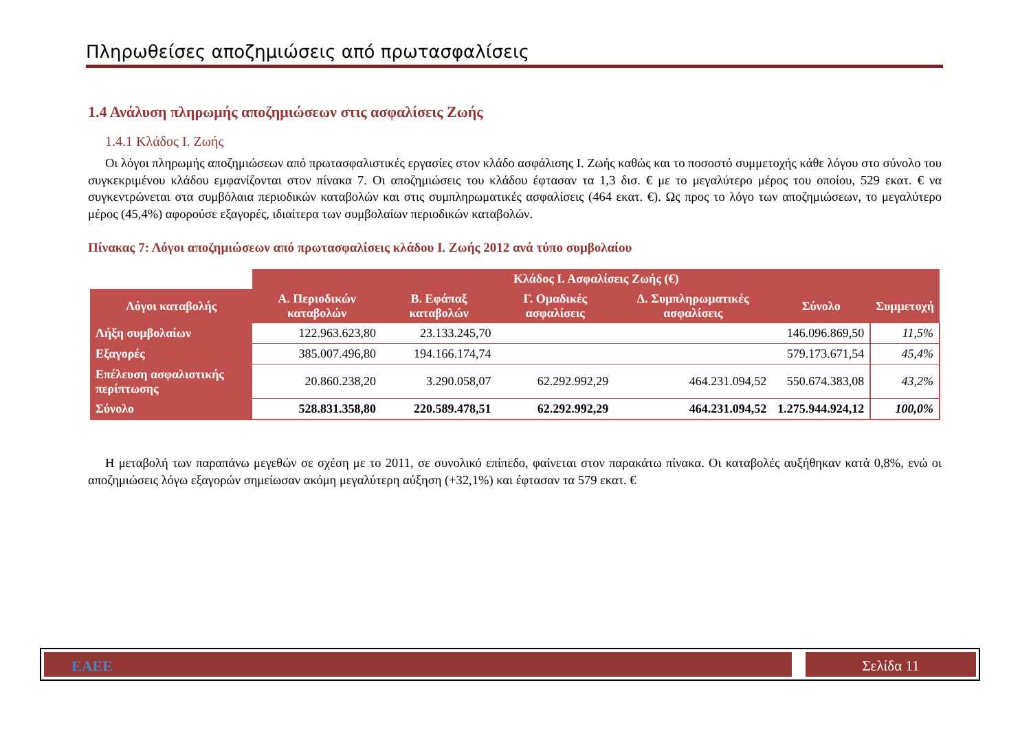Πληρωθείσες αποζημιώσεις από πρωτασφαλίσεις
1.4 Ανάλυση πληρωμής αποζημιώσεων στις ασφαλίσεις Ζωής
1.4.1 Κλάδος Ι. Ζωής
Οι λόγοι πληρωμής αποζημιώσεων από πρωτασφαλιστικές εργασίες στον κλάδο ασφάλισης Ι. Ζωής καθώς και το ποσοστό συμμετοχής κάθε λόγου στο σύνολο του συγκεκριμένου κλάδου εμφανίζονται στον πίνακα 7. Οι αποζημιώσεις του κλάδου έφτασαν τα 1,3 δισ. € με το μεγαλύτερο μέρος του οποίου, 529 εκατ. € να συγκεντρώνεται στα συμβόλαια περιοδικών καταβολών και στις συμπληρωματικές ασφαλίσεις (464 εκατ. €). Ως προς το λόγο των αποζημιώσεων, το μεγαλύτερο μέρος (45,4%) αφορούσε εξαγορές, ιδιαίτερα των συμβολαίων περιοδικών καταβολών.
Πίνακας 7: Λόγοι αποζημιώσεων από πρωτασφαλίσεις κλάδου Ι. Ζωής 2012 ανά τύπο συμβολαίου
| | Κλάδος Ι. Ασφαλίσεις Ζωής (€) | | | | | |
| --- | --- | --- | --- | --- | --- | --- |
| Λόγοι καταβολής | Α. Περιοδικών καταβολών | Β. Εφάπαξ καταβολών | Γ. Ομαδικές ασφαλίσεις | Δ. Συμπληρωματικές ασφαλίσεις | Σύνολο | Συμμετοχή |
| Λήξη συμβολαίων | 122.963.623,80 | 23.133.245,70 | | | 146.096.869,50 | 11,5% |
| Εξαγορές | 385.007.496,80 | 194.166.174,74 | | | 579.173.671,54 | 45,4% |
| Επέλευση ασφαλιστικής περίπτωσης | 20.860.238,20 | 3.290.058,07 | 62.292.992,29 | 464.231.094,52 | 550.674.383,08 | 43,2% |
| Σύνολο | 528.831.358,80 | 220.589.478,51 | 62.292.992,29 | 464.231.094,52 | 1.275.944.924,12 | 100,0% |
Η μεταβολή των παραπάνω μεγεθών σε σχέση με το 2011, σε συνολικό επίπεδο, φαίνεται στον παρακάτω πίνακα. Οι καταβολές αυξήθηκαν κατά 0,8%, ενώ οι αποζημιώσεις λόγω εξαγορών σημείωσαν ακόμη μεγαλύτερη αύξηση (+32,1%) και έφτασαν τα 579 εκατ. €
ΕΑΕΕ Σελίδα 11